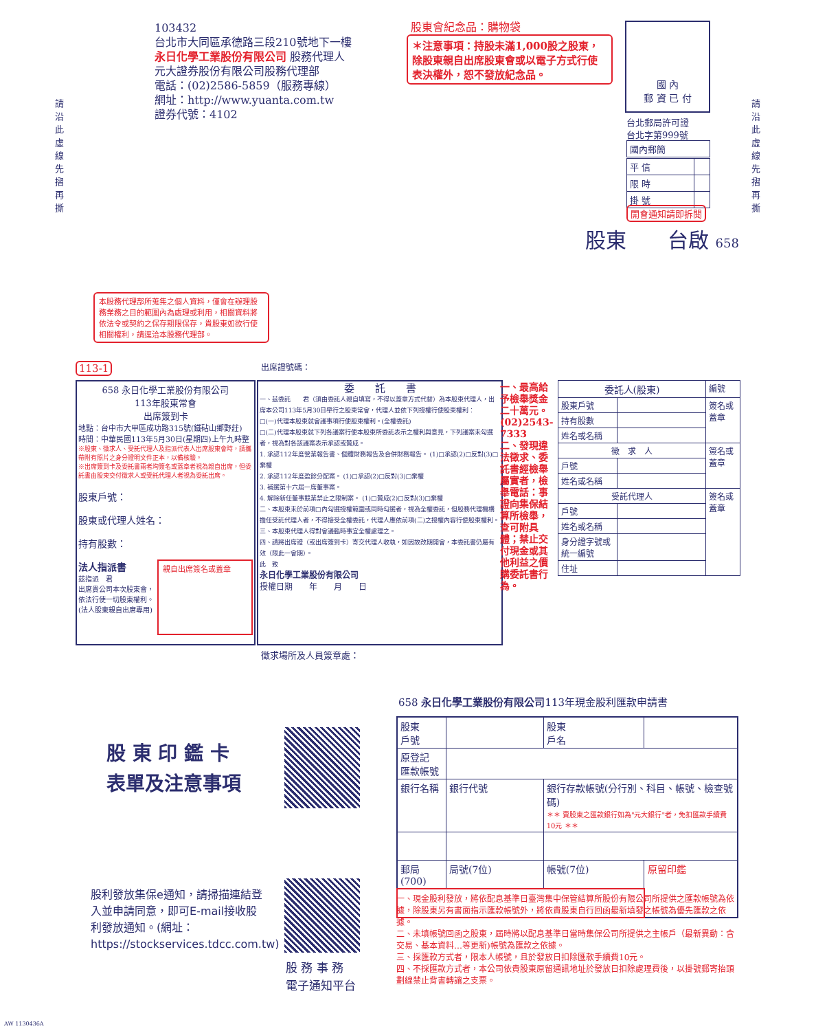請沿此虛線先摺再撕
請沿此虛線先摺再撕
103432
台北市大同區承德路三段210號地下一樓
永日化學工業股份有限公司 股務代理人
元大證券股份有限公司股務代理部
電話：(02)2586-5859（服務專線）
網址：http://www.yuanta.com.tw
證券代號：4102
股東會紀念品：購物袋
＊注意事項：持股未滿1,000股之股東，除股東親自出席股東會或以電子方式行使表決權外，恕不發放紀念品。
國 內
郵 資 已 付
台北郵局許可證
台北字第999號
| 國內郵簡 |
| 平 信 | |
| 限 時 | |
| 掛 號 | |
開會通知請即拆閱
股東　　台啟 658
本股務代理部所蒐集之個人資料，僅會在辦理股務業務之目的範圍內為處理或利用，相關資料將依法令或契約之保存期限保存，貴股東如欲行使相關權利，請逕洽本股務代理部。
113-1 出席證號碼：
658 永日化學工業股份有限公司
113年股東常會
出席簽到卡
地點：台中市大甲區成功路315號(鐵砧山鄉野莊)
時間：中華民國113年5月30日(星期四)上午九時整
※股東、徵求人、受託代理人及指派代表人出席股東會時，請攜帶附有照片之身分證明文件正本，以備核驗。
※出席簽到卡及委託書兩者均簽名或蓋章者視為親自出席，但委託書由股東交付徵求人或受託代理人者視為委託出席。
股東戶號：
股東或代理人姓名：
持有股數：
法人指派書
茲指派　君
出席貴公司本次股東會，
依法行使一切股東權利。
(法人股東親自出席專用)
親自出席簽名或蓋章
委　　託　　書
一、茲委託　　君（須由委託人親自填寫，不得以蓋章方式代替）為本股東代理人，出席本公司113年5月30日舉行之股東常會，代理人並依下列授權行使股東權利：
□(一)代理本股東就會議事項行使股東權利。(全權委託)
□(二)代理本股東就下列各議案行使本股東所委託表示之權利與意見，下列議案未勾選者，視為對各該議案表示承認或贊成。
1. 承認112年度營業報告書、個體財務報告及合併財務報告。 (1)□承認(2)□反對(3)□棄權
2. 承認112年度盈餘分配案。 (1)□承認(2)□反對(3)□棄權
3. 補選第十六屆一席董事案。
4. 解除新任董事競業禁止之限制案。 (1)□贊成(2)□反對(3)□棄權
二、本股東未於前項□內勾選授權範圍或同時勾選者，視為全權委託，但股務代理機構擔任受託代理人者，不得接受全權委託，代理人應依前項(二)之授權內容行使股東權利。
三、本股東代理人得對會議臨時事宜全權處理之。
四、請將出席證（或出席簽到卡）寄交代理人收執，如因故改期開會，本委託書仍屬有效（限此一會期）。
此　致
永日化學工業股份有限公司
授權日期　　年　　月　　日
一、最高給予檢舉獎金二十萬元。(02)2543-7333
二、發現違法徵求、委託書經檢舉屬實者，檢舉電話：事證向集保結算所檢舉，查可附具體；禁止交付現金或其他利益之價購委託書行為。
| 委託人(股東) | | 編號 |
| 股東戶號 | | 簽名或蓋章 |
| 持有股數 | | |
| 姓名或名稱 | | |
| 徵 求 人 | | 簽名或蓋章 |
| 戶號 | | |
| 姓名或名稱 | | |
| 受託代理人 | | 簽名或蓋章 |
| 戶號 | | |
| 姓名或名稱 | | |
| 身分證字號或統一編號 | | |
| 住址 | | |
徵求場所及人員簽章處：
股 東 印 鑑 卡
表單及注意事項
股利發放集保e通知，請掃描連結登入並申請同意，即可E-mail接收股利發放通知。(網址：https://stockservices.tdcc.com.tw)
股 務 事 務
電子通知平台
658 永日化學工業股份有限公司113年現金股利匯款申請書
| 股東 戶號 | | | 股東 戶名 | | |
| 原登記 匯款帳號 | | | | | |
| 銀行名稱 | 銀行代號 | 銀行存款帳號(分行別、科目、帳號、檢查號碼) ＊＊ 賣股東之匯款銀行如為"元大銀行"者，免扣匯款手續費10元 ＊＊ | | | |
| 郵局(700) | 局號(7位) | | 帳號(7位) | | 原留印鑑 |
一、現金股利發放，將依配息基準日臺灣集中保管結算所股份有限公司所提供之匯款帳號為依據，除股東另有書面指示匯款帳號外，將依貴股東自行回函最新填發之帳號為優先匯款之依據。
二、未填帳號回函之股東，屆時將以配息基準日當時集保公司所提供之主帳戶（最新異動：含交易、基本資料…等更新)帳號為匯款之依據。
三、採匯款方式者，限本人帳號，且於發放日扣除匯款手續費10元。
四、不採匯款方式者，本公司依貴股東原留通訊地址於發放日扣除處理費後，以掛號郵寄抬頭劃線禁止背書轉讓之支票。
AW 1130436A